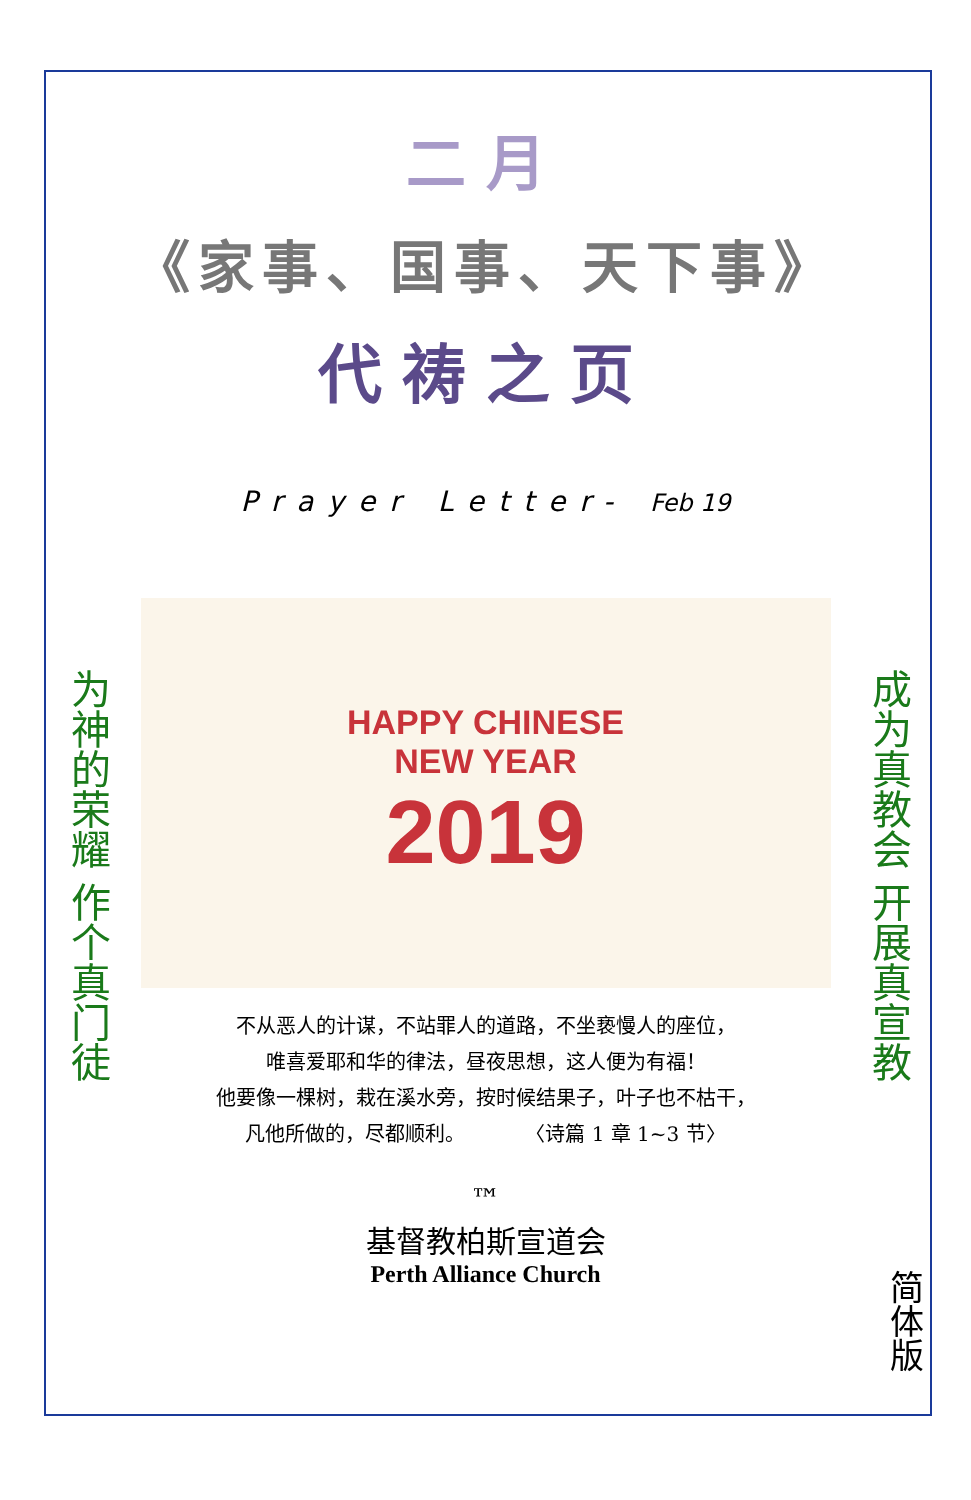二月
《家事、国事、天下事》
代祷之页
Prayer Letter- Feb 19
为神的荣耀 作个真门徒
HAPPY CHINESE
NEW YEAR
2019
不从恶人的计谋，不站罪人的道路，不坐亵慢人的座位，
唯喜爱耶和华的律法，昼夜思想，这人便为有福！
他要像一棵树，栽在溪水旁，按时候结果子，叶子也不枯干，
凡他所做的，尽都顺利。　　　　〈诗篇 1 章 1~3 节〉
成为真教会 开展真宣教
™
基督教柏斯宣道会
Perth Alliance Church
简体版